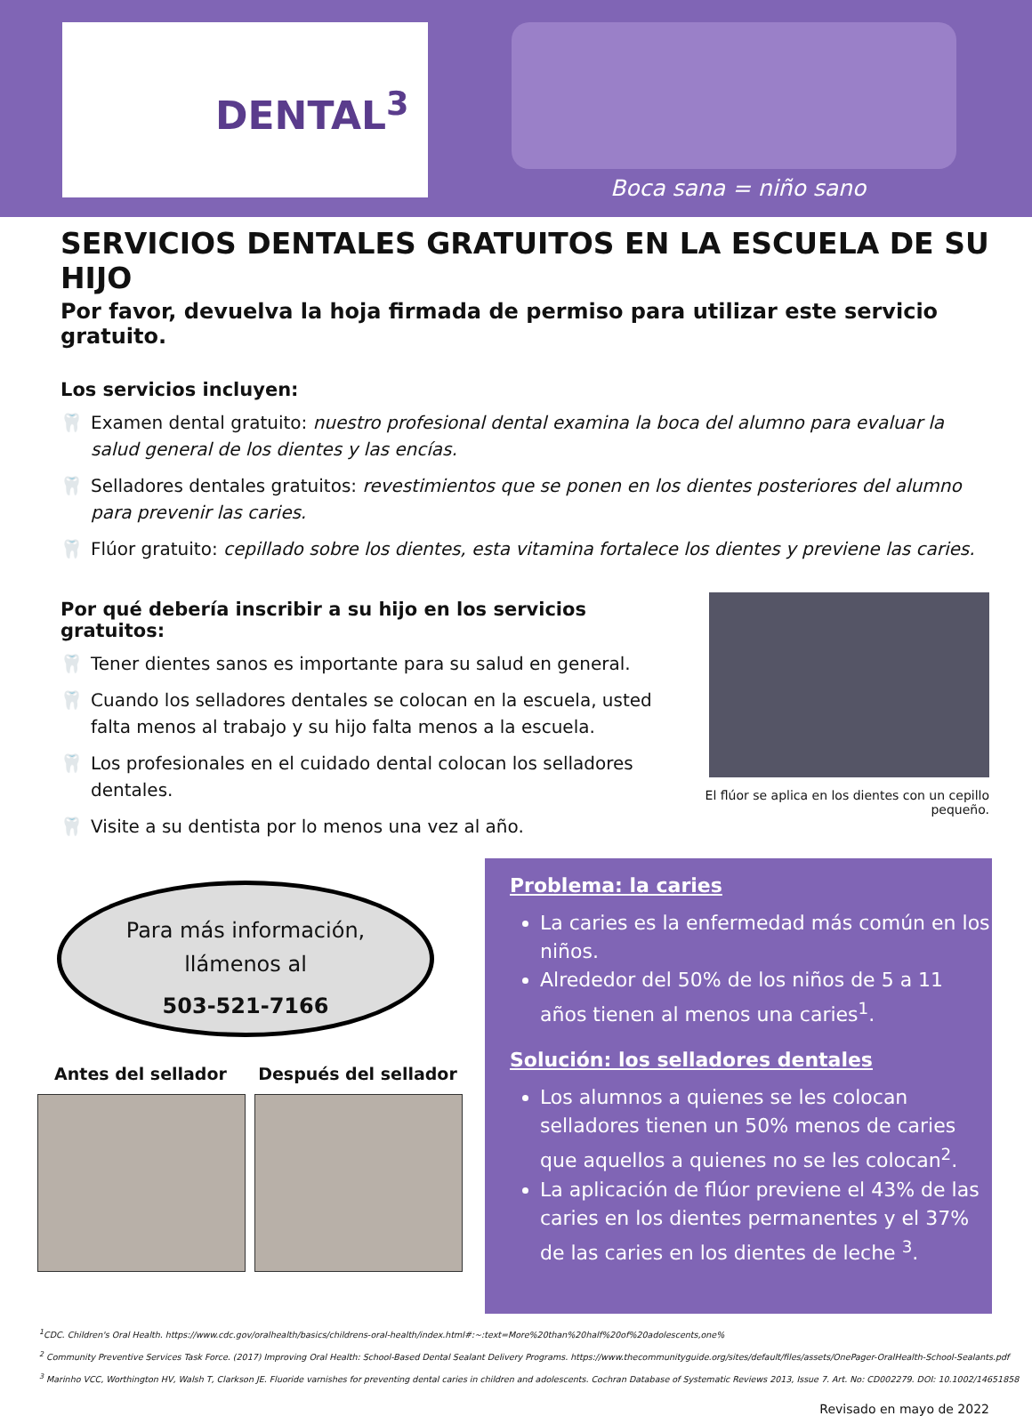DENTAL<sup>3</sup>
Boca sana = niño sano
SERVICIOS DENTALES GRATUITOS EN LA ESCUELA DE SU HIJO
Por favor, devuelva la hoja firmada de permiso para utilizar este servicio gratuito.
Los servicios incluyen:
🦷 Examen dental gratuito: nuestro profesional dental examina la boca del alumno para evaluar la salud general de los dientes y las encías.
🦷 Selladores dentales gratuitos: revestimientos que se ponen en los dientes posteriores del alumno para prevenir las caries.
🦷 Flúor gratuito: cepillado sobre los dientes, esta vitamina fortalece los dientes y previene las caries.
Por qué debería inscribir a su hijo en los servicios gratuitos:
🦷 Tener dientes sanos es importante para su salud en general.
🦷 Cuando los selladores dentales se colocan en la escuela, usted falta menos al trabajo y su hijo falta menos a la escuela.
🦷 Los profesionales en el cuidado dental colocan los selladores dentales.
🦷 Visite a su dentista por lo menos una vez al año.
El flúor se aplica en los dientes con un cepillo pequeño.
Para más información,
llámenos al
503-521-7166
Antes del sellador Después del sellador
Problema: la caries
La caries es la enfermedad más común en los niños.
Alrededor del 50% de los niños de 5 a 11 años tienen al menos una caries<sup>1</sup>.
Solución: los selladores dentales
Los alumnos a quienes se les colocan selladores tienen un 50% menos de caries que aquellos a quienes no se les colocan<sup>2</sup>.
La aplicación de flúor previene el 43% de las caries en los dientes permanentes y el 37% de las caries en los dientes de leche <sup>3</sup>.
<sup>1</sup> CDC. Children's Oral Health. https://www.cdc.gov/oralhealth/basics/childrens-oral-health/index.html#:~:text=More%20than%20half%20of%20adolescents,one%
<sup>2</sup> Community Preventive Services Task Force. (2017) Improving Oral Health: School-Based Dental Sealant Delivery Programs. https://www.thecommunityguide.org/sites/default/files/assets/OnePager-OralHealth-School-Sealants.pdf
<sup>3</sup> Marinho VCC, Worthington HV, Walsh T, Clarkson JE. Fluoride varnishes for preventing dental caries in children and adolescents. Cochran Database of Systematic Reviews 2013, Issue 7. Art. No: CD002279. DOI: 10.1002/14651858
Revisado en mayo de 2022